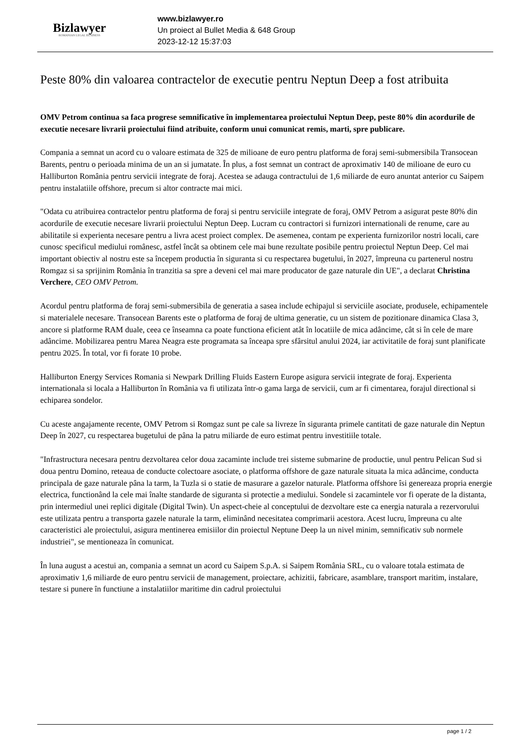Bizlawyer
ROMANIAN LEGAL BUSINESS
www.bizlawyer.ro
Un proiect al Bullet Media & 648 Group
2023-12-12 15:37:03
Peste 80% din valoarea contractelor de executie pentru Neptun Deep a fost atribuita
OMV Petrom continua sa faca progrese semnificative în implementarea proiectului Neptun Deep, peste 80% din acordurile de executie necesare livrarii proiectului fiind atribuite, conform unui comunicat remis, marti, spre publicare.
Compania a semnat un acord cu o valoare estimata de 325 de milioane de euro pentru platforma de foraj semi-submersibila Transocean Barents, pentru o perioada minima de un an si jumatate. În plus, a fost semnat un contract de aproximativ 140 de milioane de euro cu Halliburton România pentru servicii integrate de foraj. Acestea se adauga contractului de 1,6 miliarde de euro anuntat anterior cu Saipem pentru instalatiile offshore, precum si altor contracte mai mici.
"Odata cu atribuirea contractelor pentru platforma de foraj si pentru serviciile integrate de foraj, OMV Petrom a asigurat peste 80% din acordurile de executie necesare livrarii proiectului Neptun Deep. Lucram cu contractori si furnizori internationali de renume, care au abilitatile si experienta necesare pentru a livra acest proiect complex. De asemenea, contam pe experienta furnizorilor nostri locali, care cunosc specificul mediului românesc, astfel încât sa obtinem cele mai bune rezultate posibile pentru proiectul Neptun Deep. Cel mai important obiectiv al nostru este sa începem productia în siguranta si cu respectarea bugetului, în 2027, împreuna cu partenerul nostru Romgaz si sa sprijinim România în tranzitia sa spre a deveni cel mai mare producator de gaze naturale din UE", a declarat Christina Verchere, CEO OMV Petrom.
Acordul pentru platforma de foraj semi-submersibila de generatia a sasea include echipajul si serviciile asociate, produsele, echipamentele si materialele necesare. Transocean Barents este o platforma de foraj de ultima generatie, cu un sistem de pozitionare dinamica Clasa 3, ancore si platforme RAM duale, ceea ce înseamna ca poate functiona eficient atât în locatiile de mica adâncime, cât si în cele de mare adâncime. Mobilizarea pentru Marea Neagra este programata sa înceapa spre sfârsitul anului 2024, iar activitatile de foraj sunt planificate pentru 2025. În total, vor fi forate 10 probe.
Halliburton Energy Services Romania si Newpark Drilling Fluids Eastern Europe asigura servicii integrate de foraj. Experienta internationala si locala a Halliburton în România va fi utilizata într-o gama larga de servicii, cum ar fi cimentarea, forajul directional si echiparea sondelor.
Cu aceste angajamente recente, OMV Petrom si Romgaz sunt pe cale sa livreze în siguranta primele cantitati de gaze naturale din Neptun Deep în 2027, cu respectarea bugetului de pâna la patru miliarde de euro estimat pentru investitiile totale.
"Infrastructura necesara pentru dezvoltarea celor doua zacaminte include trei sisteme submarine de productie, unul pentru Pelican Sud si doua pentru Domino, reteaua de conducte colectoare asociate, o platforma offshore de gaze naturale situata la mica adâncime, conducta principala de gaze naturale pâna la tarm, la Tuzla si o statie de masurare a gazelor naturale. Platforma offshore îsi genereaza propria energie electrica, functionând la cele mai înalte standarde de siguranta si protectie a mediului. Sondele si zacamintele vor fi operate de la distanta, prin intermediul unei replici digitale (Digital Twin). Un aspect-cheie al conceptului de dezvoltare este ca energia naturala a rezervorului este utilizata pentru a transporta gazele naturale la tarm, eliminând necesitatea comprimarii acestora. Acest lucru, împreuna cu alte caracteristici ale proiectului, asigura mentinerea emisiilor din proiectul Neptune Deep la un nivel minim, semnificativ sub normele industriei", se mentioneaza în comunicat.
În luna august a acestui an, compania a semnat un acord cu Saipem S.p.A. si Saipem România SRL, cu o valoare totala estimata de aproximativ 1,6 miliarde de euro pentru servicii de management, proiectare, achizitii, fabricare, asamblare, transport maritim, instalare, testare si punere în functiune a instalatiilor maritime din cadrul proiectului
page 1 / 2